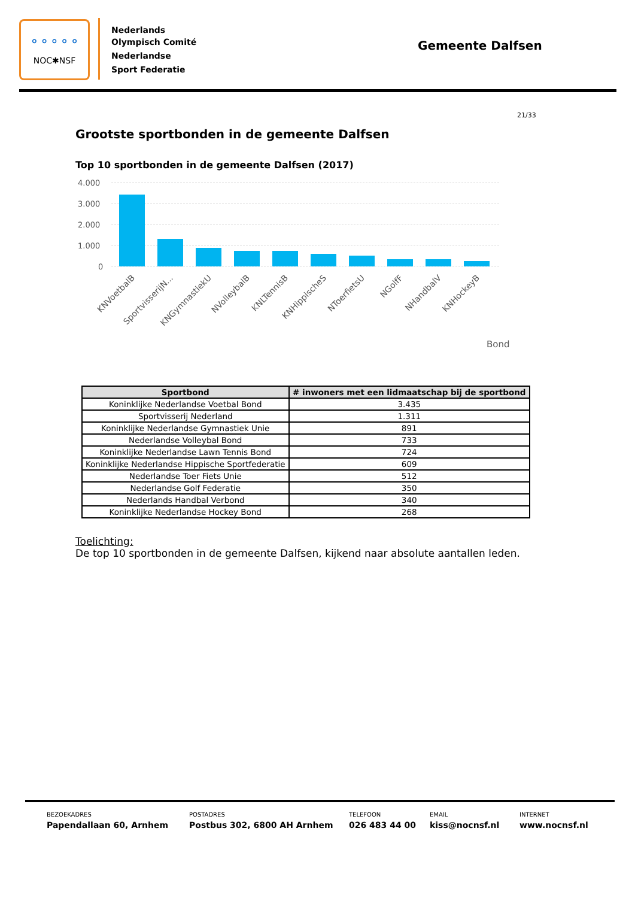⚬⚬⚬⚬⚬
NOC✱NSF
Nederlands
Olympisch Comité
Nederlandse
Sport Federatie
Gemeente Dalfsen
21/33
Grootste sportbonden in de gemeente Dalfsen
Top 10 sportbonden in de gemeente Dalfsen (2017)
4.000
3.000
2.000
1.000
0
KNVoetbalB
SportvisserijN...
KNGymnastiekU
NVolleybalB
KNLTennisB
KNHippischeS
NToerfietsU
NGolfF
NHandbalV
KNHockeyB
Bond
| Sportbond | # inwoners met een lidmaatschap bij de sportbond |
| --- | --- |
| Koninklijke Nederlandse Voetbal Bond | 3.435 |
| Sportvisserij Nederland | 1.311 |
| Koninklijke Nederlandse Gymnastiek Unie | 891 |
| Nederlandse Volleybal Bond | 733 |
| Koninklijke Nederlandse Lawn Tennis Bond | 724 |
| Koninklijke Nederlandse Hippische Sportfederatie | 609 |
| Nederlandse Toer Fiets Unie | 512 |
| Nederlandse Golf Federatie | 350 |
| Nederlands Handbal Verbond | 340 |
| Koninklijke Nederlandse Hockey Bond | 268 |
Toelichting:
De top 10 sportbonden in de gemeente Dalfsen, kijkend naar absolute aantallen leden.
BEZOEKADRES
Papendallaan 60, Arnhem
POSTADRES
Postbus 302, 6800 AH Arnhem
TELEFOON
026 483 44 00
EMAIL
kiss@nocnsf.nl
INTERNET
www.nocnsf.nl